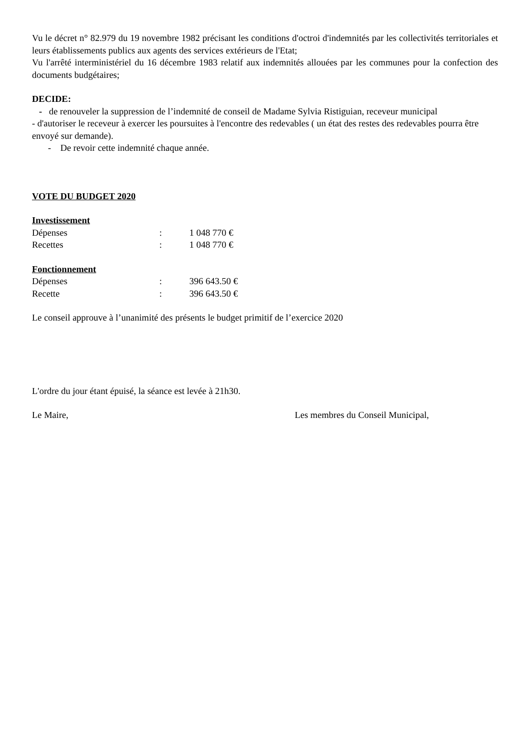Vu le décret n° 82.979 du 19 novembre 1982 précisant les conditions d'octroi d'indemnités par les collectivités territoriales et leurs établissements publics aux agents des services extérieurs de l'Etat;
Vu l'arrêté interministériel du 16 décembre 1983 relatif aux indemnités allouées par les communes pour la confection des documents budgétaires;
DECIDE:
- de renouveler la suppression de l’indemnité de conseil de Madame Sylvia Ristiguian, receveur municipal
- d'autoriser le receveur à exercer les poursuites à l'encontre des redevables ( un état des restes des redevables pourra être envoyé sur demande).
- De revoir cette indemnité chaque année.
VOTE DU BUDGET 2020
Investissement
Dépenses: 1 048 770 €
Recettes: 1 048 770 €
Fonctionnement
Dépenses: 396 643.50 €
Recette: 396 643.50 €
Le conseil approuve à l’unanimité des présents le budget primitif de l’exercice 2020
L'ordre du jour étant épuisé, la séance est levée à 21h30.
Le Maire, Les membres du Conseil Municipal,